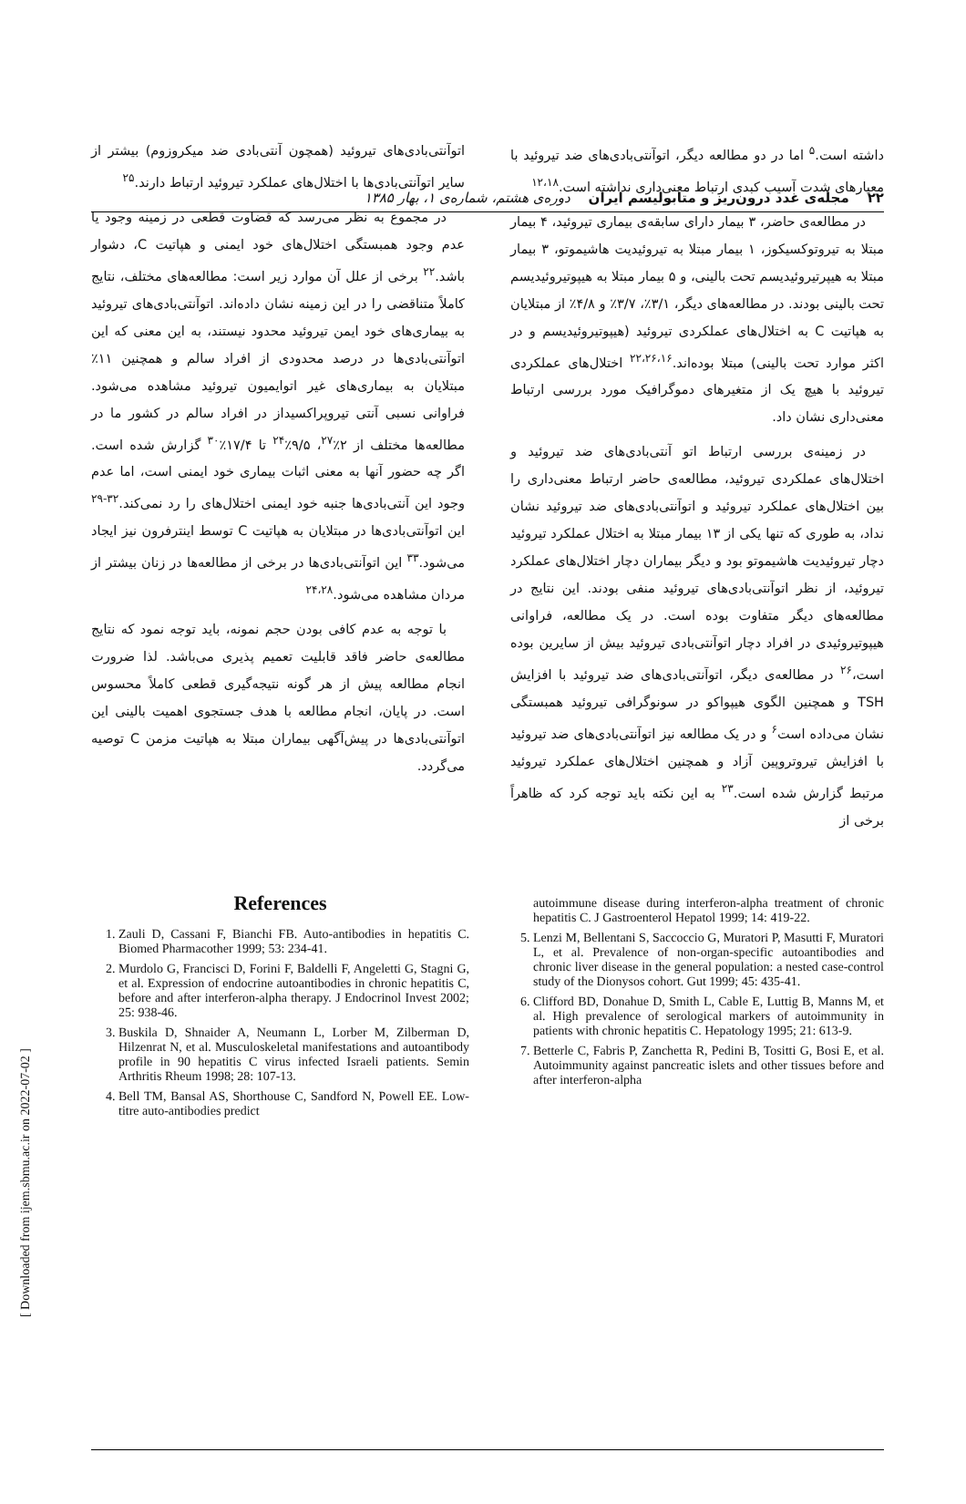۲۲ مجله‌ی غدد درون‌ریز و متابولیسم ایران دوره‌ی هشتم، شماره‌ی ۱، بهار ۱۳۸۵
داشته است.<sup>۵</sup> اما در دو مطالعه دیگر، اتوآنتی‌بادی‌های ضد تیروئید با معیارهای شدت آسیب کبدی ارتباط معنی‌داری نداشته است.<sup>۱۲،۱۸</sup>
در مطالعه‌ی حاضر، ۳ بیمار دارای سابقه‌ی بیماری تیروئید، ۴ بیمار مبتلا به تیروتوکسیکوز، ۱ بیمار مبتلا به تیروئیدیت هاشیموتو، ۳ بیمار مبتلا به هیپرتیروئیدیسم تحت بالینی، و ۵ بیمار مبتلا به هیپوتیروئیدیسم تحت بالینی بودند. در مطالعه‌های دیگر، ۳/۱٪، ۳/۷٪ و ۴/۸٪ از مبتلایان به هپاتیت C به اختلال‌های عملکردی تیروئید (هیپوتیروئیدیسم و در اکثر موارد تحت بالینی) مبتلا بوده‌اند.<sup>۲۲،۲۶،۱۶</sup> اختلال‌های عملکردی تیروئید با هیچ یک از متغیرهای دموگرافیک مورد بررسی ارتباط معنی‌داری نشان داد.
در زمینه‌ی بررسی ارتباط اتو آنتی‌بادی‌های ضد تیروئید و اختلال‌های عملکردی تیروئید، مطالعه‌ی حاضر ارتباط معنی‌داری را بین اختلال‌های عملکرد تیروئید و اتوآنتی‌بادی‌های ضد تیروئید نشان نداد، به طوری که تنها یکی از ۱۳ بیمار مبتلا به اختلال عملکرد تیروئید دچار تیروئیدیت هاشیموتو بود و دیگر بیماران دچار اختلال‌های عملکرد تیروئید، از نظر اتوآنتی‌بادی‌های تیروئید منفی بودند. این نتایج در مطالعه‌های دیگر متفاوت بوده است. در یک مطالعه، فراوانی هیپوتیروئیدی در افراد دچار اتوآنتی‌بادی تیروئید بیش از سایرین بوده است،<sup>۲۶</sup> در مطالعه‌ی دیگر، اتوآنتی‌بادی‌های ضد تیروئید با افزایش TSH و همچنین الگوی هیپواکو در سونوگرافی تیروئید همبستگی نشان می‌داده است<sup>۶</sup> و در یک مطالعه نیز اتوآنتی‌بادی‌های ضد تیروئید با افزایش تیروتروپین آزاد و همچنین اختلال‌های عملکرد تیروئید مرتبط گزارش شده است.<sup>۲۳</sup> به این نکته باید توجه کرد که ظاهراً برخی از
اتوآنتی‌بادی‌های تیروئید (همچون آنتی‌بادی ضد میکروزوم) بیشتر از سایر اتوآنتی‌بادی‌ها با اختلال‌های عملکرد تیروئید ارتباط دارند.<sup>۲۵</sup>
در مجموع به نظر می‌رسد که قضاوت قطعی در زمینه وجود یا عدم وجود همبستگی اختلال‌های خود ایمنی و هپاتیت C، دشوار باشد.<sup>۲۲</sup> برخی از علل آن موارد زیر است: مطالعه‌های مختلف، نتایج کاملاً متناقضی را در این زمینه نشان داده‌اند. اتوآنتی‌بادی‌های تیروئید به بیماری‌های خود ایمن تیروئید محدود نیستند، به این معنی که این اتوآنتی‌بادی‌ها در درصد محدودی از افراد سالم و همچنین ۱۱٪ مبتلایان به بیماری‌های غیر اتوایمیون تیروئید مشاهده می‌شود. فراوانی نسبی آنتی تیروپراکسیداز در افراد سالم در کشور ما در مطالعه‌ها مختلف از ۲٪<sup>۲۷</sup>، ۹/۵٪<sup>۲۴</sup> تا ۱۷/۴٪<sup>۳۰</sup> گزارش شده است. اگر چه حضور آنها به معنی اثبات بیماری خود ایمنی است، اما عدم وجود این آنتی‌بادی‌ها جنبه خود ایمنی اختلال‌های را رد نمی‌کند.<sup>۳۲-۲۹</sup> این اتوآنتی‌بادی‌ها در مبتلایان به هپاتیت C توسط اینترفرون نیز ایجاد می‌شود.<sup>۳۳</sup> این اتوآنتی‌بادی‌ها در برخی از مطالعه‌ها در زنان بیشتر از مردان مشاهده می‌شود.<sup>۲۴،۲۸</sup>
با توجه به عدم کافی بودن حجم نمونه، باید توجه نمود که نتایج مطالعه‌ی حاضر فاقد قابلیت تعمیم پذیری می‌باشد. لذا ضرورت انجام مطالعه پیش از هر گونه نتیجه‌گیری قطعی کاملاً محسوس است. در پایان، انجام مطالعه با هدف جستجوی اهمیت بالینی این اتوآنتی‌بادی‌ها در پیش‌آگهی بیماران مبتلا به هپاتیت مزمن C توصیه می‌گردد.
[ Downloaded from ijem.sbmu.ac.ir on 2022-07-02 ]
References
1. Zauli D, Cassani F, Bianchi FB. Auto-antibodies in hepatitis C. Biomed Pharmacother 1999; 53: 234-41.
2. Murdolo G, Francisci D, Forini F, Baldelli F, Angeletti G, Stagni G, et al. Expression of endocrine autoantibodies in chronic hepatitis C, before and after interferon-alpha therapy. J Endocrinol Invest 2002; 25: 938-46.
3. Buskila D, Shnaider A, Neumann L, Lorber M, Zilberman D, Hilzenrat N, et al. Musculoskeletal manifestations and autoantibody profile in 90 hepatitis C virus infected Israeli patients. Semin Arthritis Rheum 1998; 28: 107-13.
4. Bell TM, Bansal AS, Shorthouse C, Sandford N, Powell EE. Low-titre auto-antibodies predict
autoimmune disease during interferon-alpha treatment of chronic hepatitis C. J Gastroenterol Hepatol 1999; 14: 419-22.
5. Lenzi M, Bellentani S, Saccoccio G, Muratori P, Masutti F, Muratori L, et al. Prevalence of non-organ-specific autoantibodies and chronic liver disease in the general population: a nested case-control study of the Dionysos cohort. Gut 1999; 45: 435-41.
6. Clifford BD, Donahue D, Smith L, Cable E, Luttig B, Manns M, et al. High prevalence of serological markers of autoimmunity in patients with chronic hepatitis C. Hepatology 1995; 21: 613-9.
7. Betterle C, Fabris P, Zanchetta R, Pedini B, Tositti G, Bosi E, et al. Autoimmunity against pancreatic islets and other tissues before and after interferon-alpha